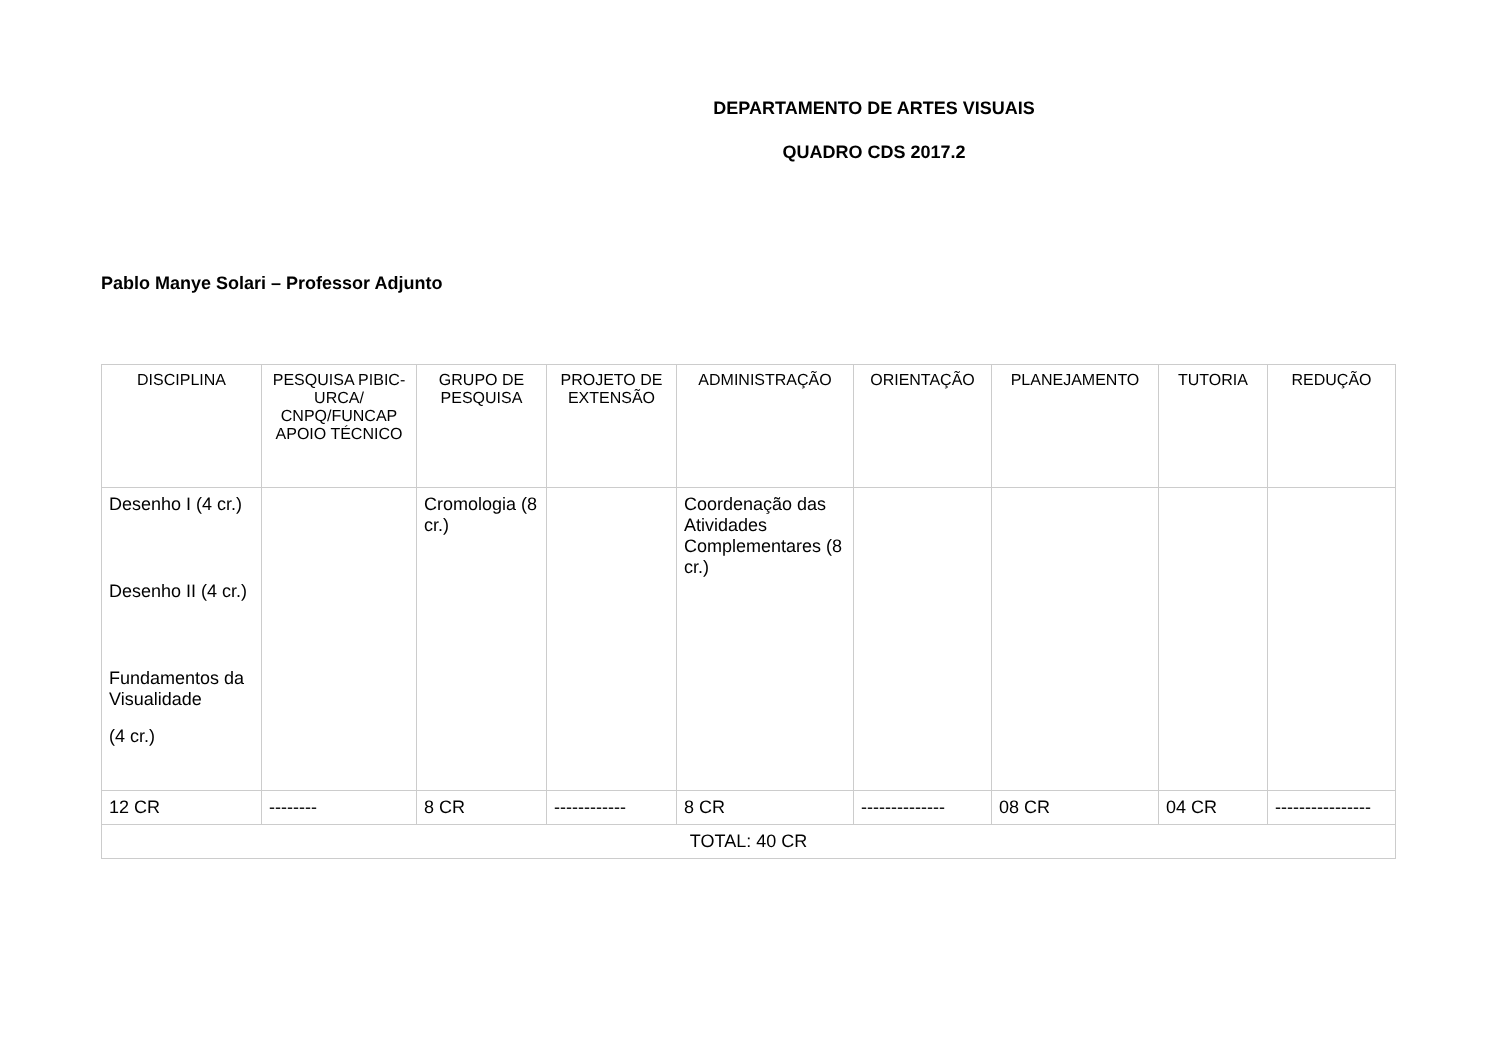DEPARTAMENTO DE ARTES VISUAIS
QUADRO CDS 2017.2
Pablo Manye Solari – Professor Adjunto
| DISCIPLINA | PESQUISA PIBIC-URCA/ CNPQ/FUNCAP APOIO TÉCNICO | GRUPO DE PESQUISA | PROJETO DE EXTENSÃO | ADMINISTRAÇÃO | ORIENTAÇÃO | PLANEJAMENTO | TUTORIA | REDUÇÃO |
| Desenho I (4 cr.) Desenho II (4 cr.) Fundamentos da Visualidade (4 cr.) | | Cromologia (8 cr.) | | Coordenação das Atividades Complementares (8 cr.) | | | | |
| 12 CR | -------- | 8 CR | ------------ | 8 CR | -------------- | 08 CR | 04 CR | ---------------- |
| TOTAL: 40 CR | | | | | | | | |